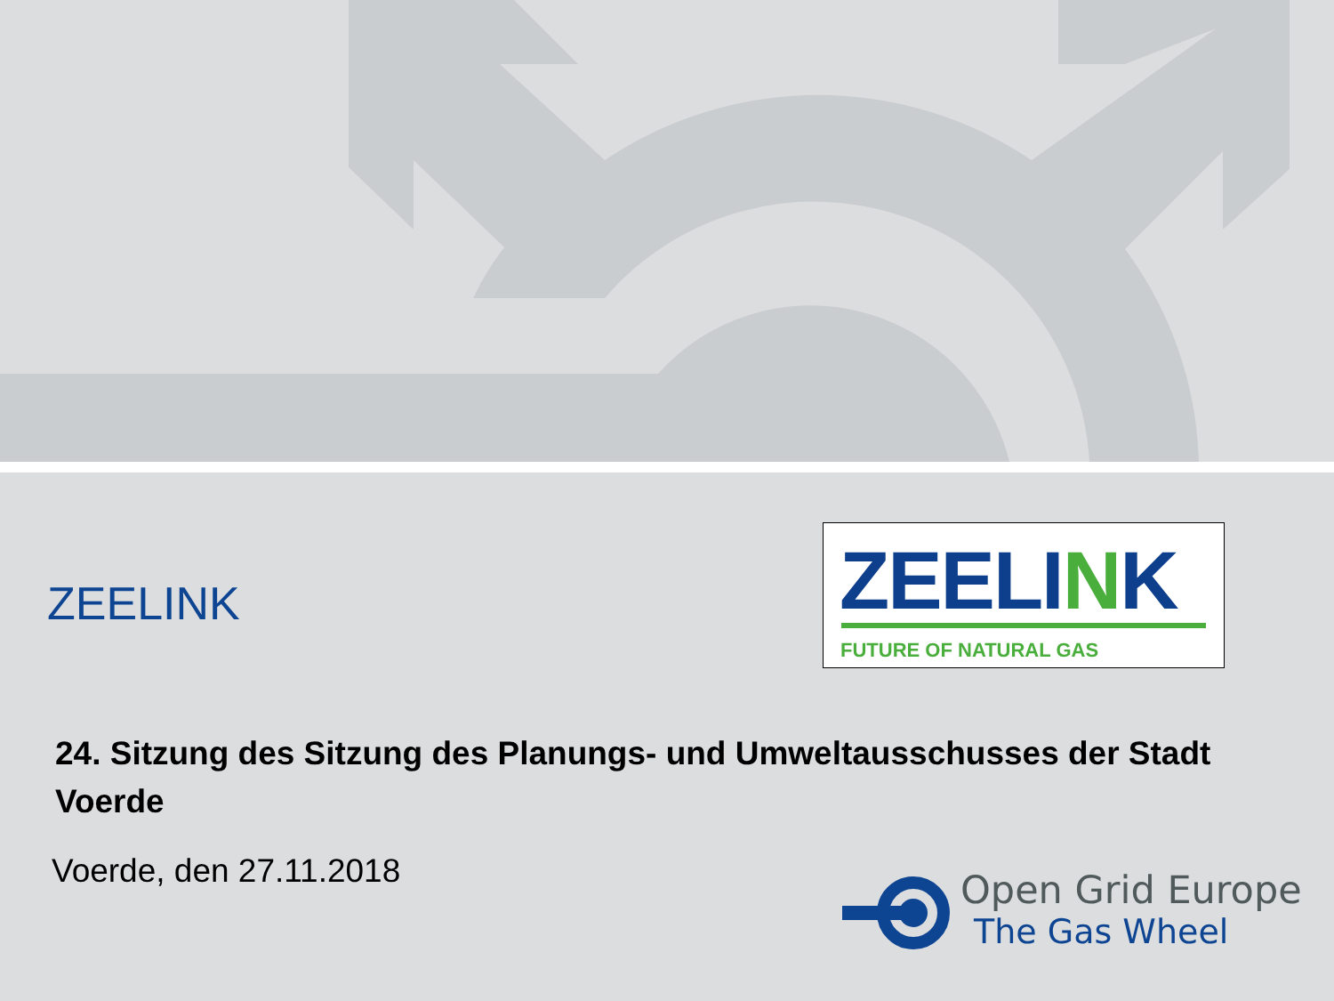ZEELINK
ZEELINK
FUTURE OF NATURAL GAS
24. Sitzung des Sitzung des Planungs- und Umweltausschusses der Stadt Voerde
Voerde, den 27.11.2018
Open Grid Europe
The Gas Wheel